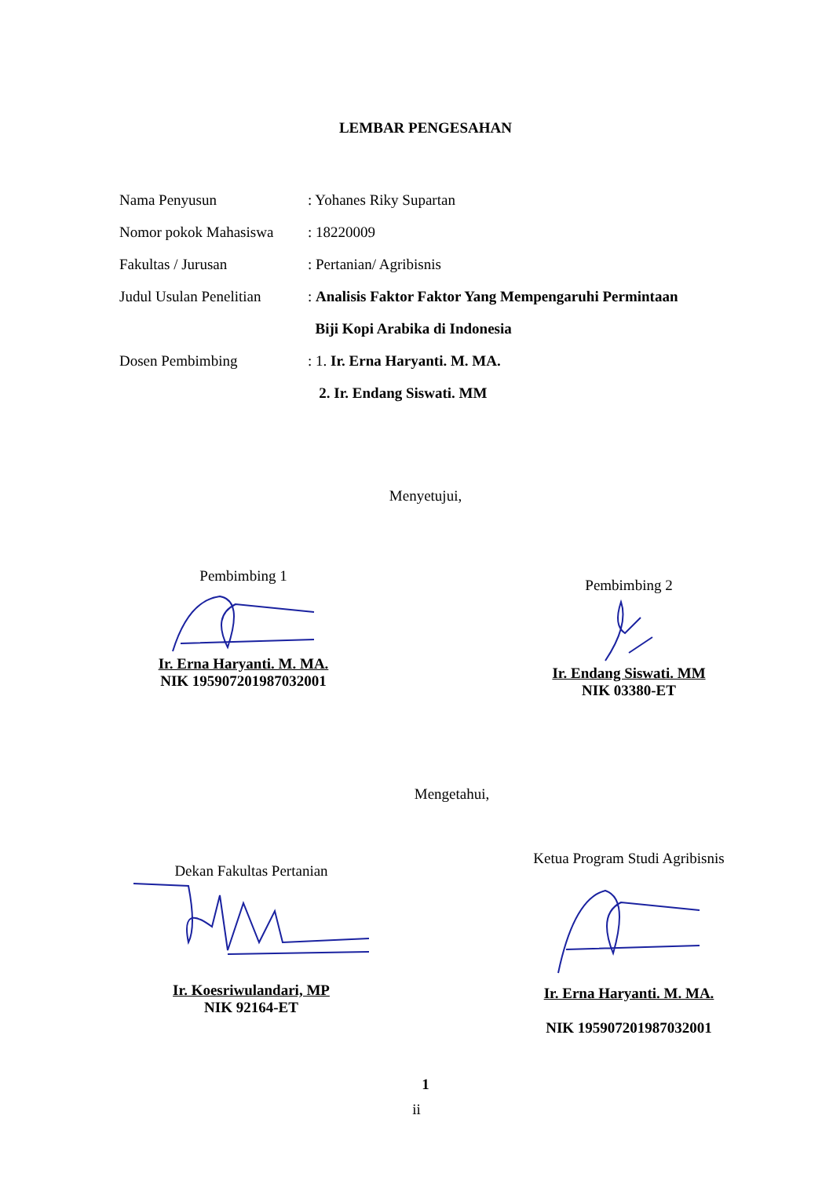LEMBAR PENGESAHAN
Nama Penyusun : Yohanes Riky Supartan
Nomor pokok Mahasiswa : 18220009
Fakultas / Jurusan : Pertanian/ Agribisnis
Judul Usulan Penelitian
: Analisis Faktor Faktor Yang Mempengaruhi Permintaan
Biji Kopi Arabika di Indonesia
Dosen Pembimbing : 1. Ir. Erna Haryanti. M. MA.
2. Ir. Endang Siswati. MM
Menyetujui,
Pembimbing 1
Ir. Erna Haryanti. M. MA.
NIK 195907201987032001
Pembimbing 2
Ir. Endang Siswati. MM
NIK 03380-ET
Mengetahui,
Dekan Fakultas Pertanian
Ir. Koesriwulandari, MP
NIK 92164-ET
Ketua Program Studi Agribisnis
Ir. Erna Haryanti. M. MA.
NIK 195907201987032001
1
ii